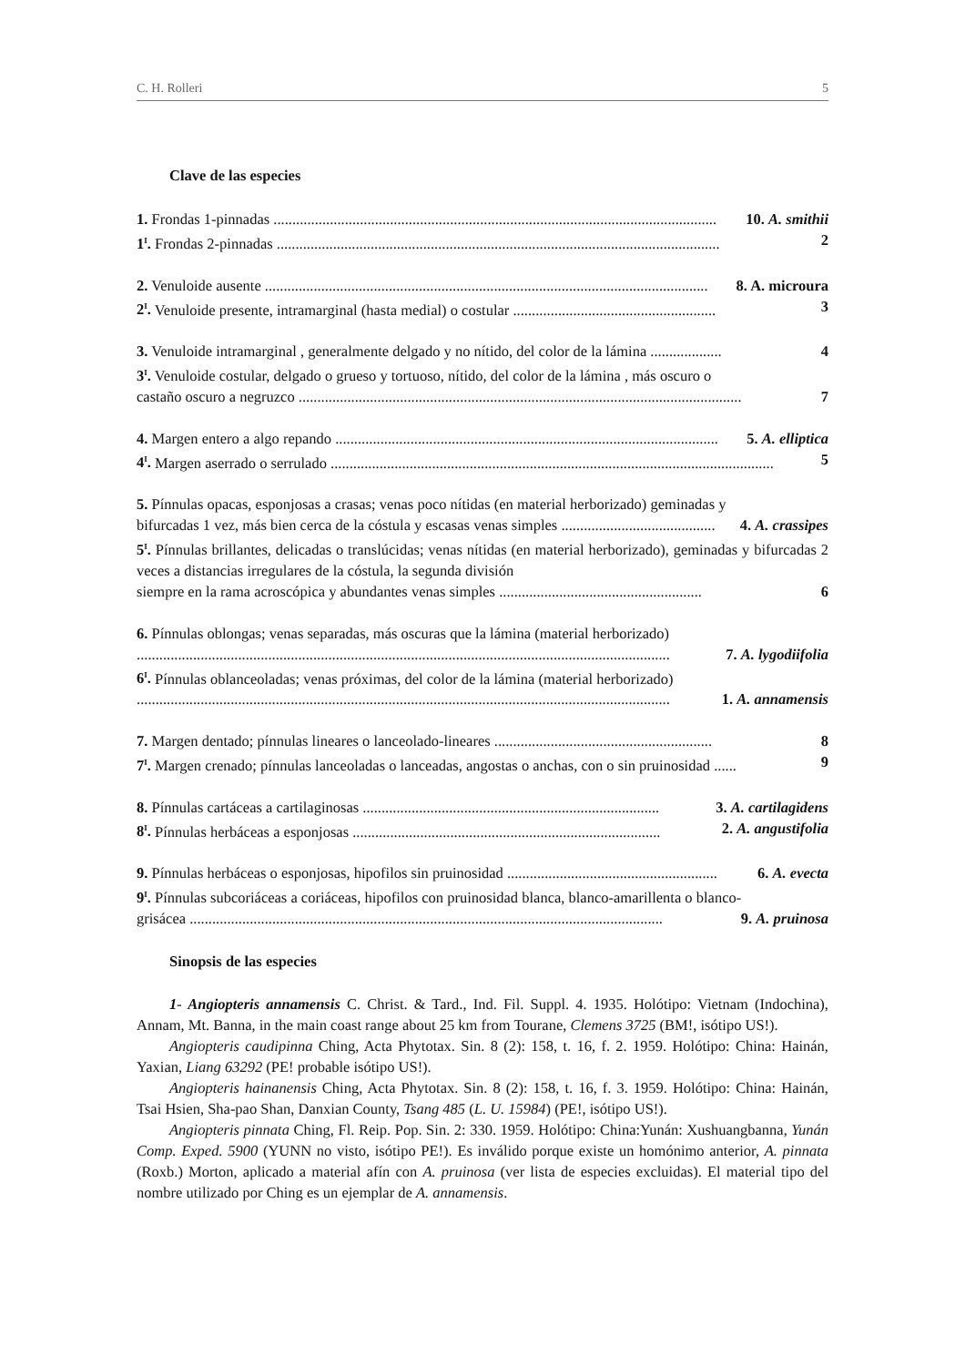C. H. Rolleri 5
Clave de las especies
1. Frondas 1-pinnadas ...................................................................................................................... 10. A. smithii
1<sup>I</sup>. Frondas 2-pinnadas ...................................................................................................................... 2
2. Venuloide ausente ...................................................................................................................... 8. A. microura
2<sup>I</sup>. Venuloide presente, intramarginal (hasta medial) o costular ...................................................... 3
3. Venuloide intramarginal , generalmente delgado y no nítido, del color de la lámina ................... 4
3<sup>I</sup>. Venuloide costular, delgado o grueso y tortuoso, nítido, del color de la lámina , más oscuro o
castaño oscuro a negruzco ...................................................................................................................... 7
4. Margen entero a algo repando ...................................................................................................... 5. A. elliptica
4<sup>I</sup>. Margen aserrado o serrulado ...................................................................................................................... 5
5. Pínnulas opacas, esponjosas a crasas; venas poco nítidas (en material herborizado) geminadas y
bifurcadas 1 vez, más bien cerca de la cóstula y escasas venas simples ......................................... 4. A. crassipes
5<sup>I</sup>. Pínnulas brillantes, delicadas o translúcidas; venas nítidas (en material herborizado), geminadas y bifurcadas 2 veces a distancias irregulares de la cóstula, la segunda división
siempre en la rama acroscópica y abundantes venas simples ...................................................... 6
6. Pínnulas oblongas; venas separadas, más oscuras que la lámina (material herborizado)
.............................................................................................................................................. 7. A. lygodiifolia
6<sup>I</sup>. Pínnulas oblanceoladas; venas próximas, del color de la lámina (material herborizado)
.............................................................................................................................................. 1. A. annamensis
7. Margen dentado; pínnulas lineares o lanceolado-lineares .......................................................... 8
7<sup>I</sup>. Margen crenado; pínnulas lanceoladas o lanceadas, angostas o anchas, con o sin pruinosidad ...... 9
8. Pínnulas cartáceas a cartilaginosas ............................................................................... 3. A. cartilagidens
8<sup>I</sup>. Pínnulas herbáceas a esponjosas .................................................................................. 2. A. angustifolia
9. Pínnulas herbáceas o esponjosas, hipofilos sin pruinosidad ........................................................ 6. A. evecta
9<sup>I</sup>. Pínnulas subcoriáceas a coriáceas, hipofilos con pruinosidad blanca, blanco-amarillenta o blanco-
grisácea .............................................................................................................................. 9. A. pruinosa
Sinopsis de las especies
1- Angiopteris annamensis C. Christ. & Tard., Ind. Fil. Suppl. 4. 1935. Holótipo: Vietnam (Indochina), Annam, Mt. Banna, in the main coast range about 25 km from Tourane, Clemens 3725 (BM!, isótipo US!).
Angiopteris caudipinna Ching, Acta Phytotax. Sin. 8 (2): 158, t. 16, f. 2. 1959. Holótipo: China: Hainán, Yaxian, Liang 63292 (PE! probable isótipo US!).
Angiopteris hainanensis Ching, Acta Phytotax. Sin. 8 (2): 158, t. 16, f. 3. 1959. Holótipo: China: Hainán, Tsai Hsien, Sha-pao Shan, Danxian County, Tsang 485 (L. U. 15984) (PE!, isótipo US!).
Angiopteris pinnata Ching, Fl. Reip. Pop. Sin. 2: 330. 1959. Holótipo: China:Yunán: Xushuangbanna, Yunán Comp. Exped. 5900 (YUNN no visto, isótipo PE!). Es inválido porque existe un homónimo anterior, A. pinnata (Roxb.) Morton, aplicado a material afín con A. pruinosa (ver lista de especies excluidas). El material tipo del nombre utilizado por Ching es un ejemplar de A. annamensis.